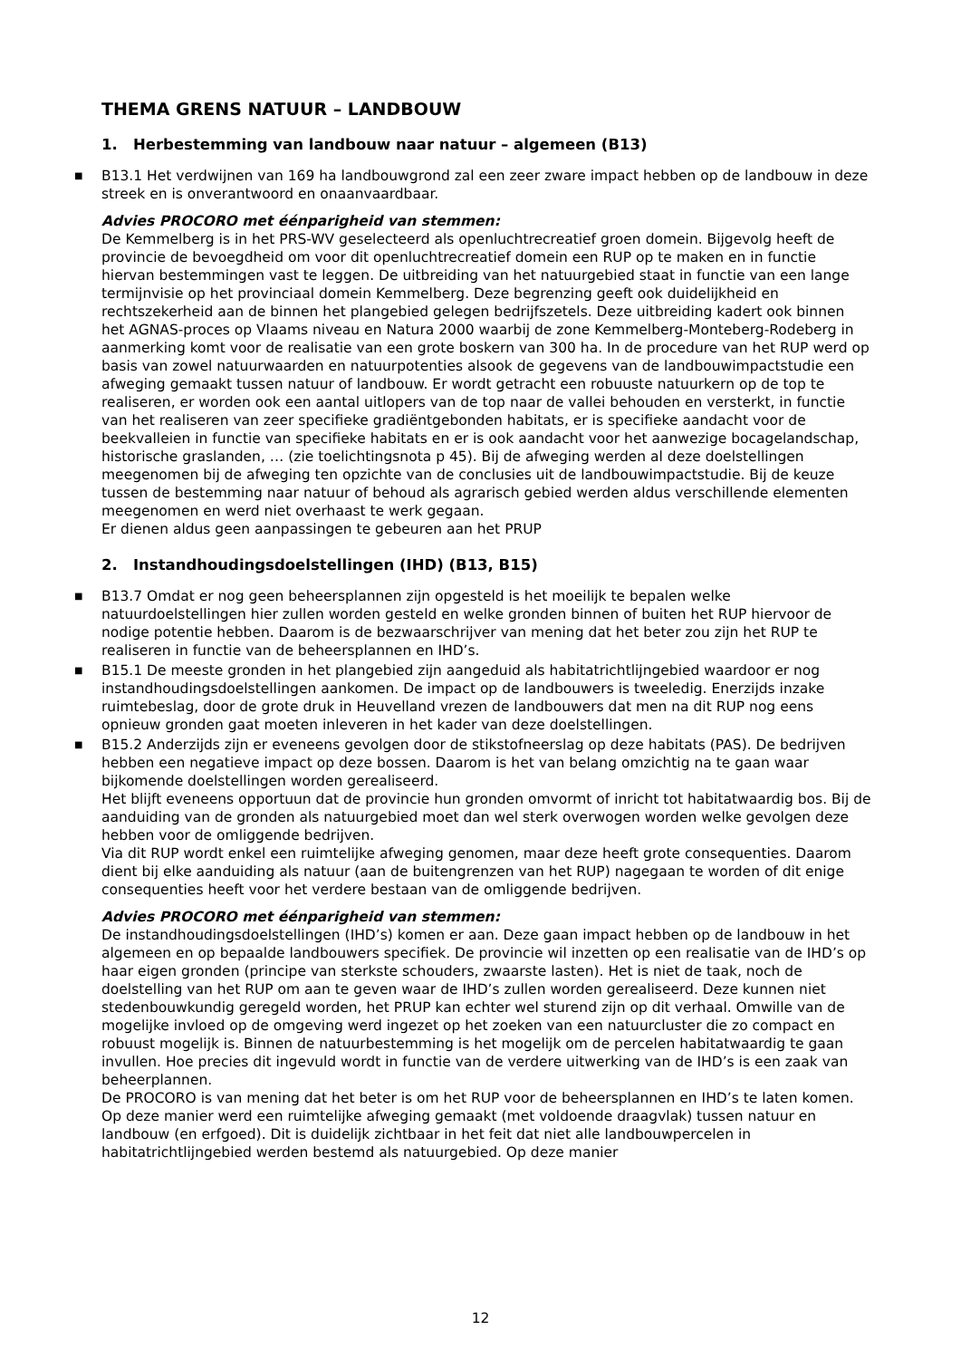THEMA GRENS NATUUR – LANDBOUW
1. Herbestemming van landbouw naar natuur – algemeen (B13)
■ B13.1 Het verdwijnen van 169 ha landbouwgrond zal een zeer zware impact hebben op de landbouw in deze streek en is onverantwoord en onaanvaardbaar.
Advies PROCORO met éénparigheid van stemmen:
De Kemmelberg is in het PRS-WV geselecteerd als openluchtrecreatief groen domein. Bijgevolg heeft de provincie de bevoegdheid om voor dit openluchtrecreatief domein een RUP op te maken en in functie hiervan bestemmingen vast te leggen. De uitbreiding van het natuurgebied staat in functie van een lange termijnvisie op het provinciaal domein Kemmelberg. Deze begrenzing geeft ook duidelijkheid en rechtszekerheid aan de binnen het plangebied gelegen bedrijfszetels. Deze uitbreiding kadert ook binnen het AGNAS-proces op Vlaams niveau en Natura 2000 waarbij de zone Kemmelberg-Monteberg-Rodeberg in aanmerking komt voor de realisatie van een grote boskern van 300 ha. In de procedure van het RUP werd op basis van zowel natuurwaarden en natuurpotenties alsook de gegevens van de landbouwimpactstudie een afweging gemaakt tussen natuur of landbouw. Er wordt getracht een robuuste natuurkern op de top te realiseren, er worden ook een aantal uitlopers van de top naar de vallei behouden en versterkt, in functie van het realiseren van zeer specifieke gradiëntgebonden habitats, er is specifieke aandacht voor de beekvalleien in functie van specifieke habitats en er is ook aandacht voor het aanwezige bocagelandschap, historische graslanden, … (zie toelichtingsnota p 45). Bij de afweging werden al deze doelstellingen meegenomen bij de afweging ten opzichte van de conclusies uit de landbouwimpactstudie. Bij de keuze tussen de bestemming naar natuur of behoud als agrarisch gebied werden aldus verschillende elementen meegenomen en werd niet overhaast te werk gegaan.
Er dienen aldus geen aanpassingen te gebeuren aan het PRUP
2. Instandhoudingsdoelstellingen (IHD) (B13, B15)
■ B13.7 Omdat er nog geen beheersplannen zijn opgesteld is het moeilijk te bepalen welke natuurdoelstellingen hier zullen worden gesteld en welke gronden binnen of buiten het RUP hiervoor de nodige potentie hebben. Daarom is de bezwaarschrijver van mening dat het beter zou zijn het RUP te realiseren in functie van de beheersplannen en IHD’s.
■ B15.1 De meeste gronden in het plangebied zijn aangeduid als habitatrichtlijngebied waardoor er nog instandhoudingsdoelstellingen aankomen. De impact op de landbouwers is tweeledig. Enerzijds inzake ruimtebeslag, door de grote druk in Heuvelland vrezen de landbouwers dat men na dit RUP nog eens opnieuw gronden gaat moeten inleveren in het kader van deze doelstellingen.
■ B15.2 Anderzijds zijn er eveneens gevolgen door de stikstofneerslag op deze habitats (PAS). De bedrijven hebben een negatieve impact op deze bossen. Daarom is het van belang omzichtig na te gaan waar bijkomende doelstellingen worden gerealiseerd.
Het blijft eveneens opportuun dat de provincie hun gronden omvormt of inricht tot habitatwaardig bos. Bij de aanduiding van de gronden als natuurgebied moet dan wel sterk overwogen worden welke gevolgen deze hebben voor de omliggende bedrijven.
Via dit RUP wordt enkel een ruimtelijke afweging genomen, maar deze heeft grote consequenties. Daarom dient bij elke aanduiding als natuur (aan de buitengrenzen van het RUP) nagegaan te worden of dit enige consequenties heeft voor het verdere bestaan van de omliggende bedrijven.
Advies PROCORO met éénparigheid van stemmen:
De instandhoudingsdoelstellingen (IHD’s) komen er aan. Deze gaan impact hebben op de landbouw in het algemeen en op bepaalde landbouwers specifiek. De provincie wil inzetten op een realisatie van de IHD’s op haar eigen gronden (principe van sterkste schouders, zwaarste lasten). Het is niet de taak, noch de doelstelling van het RUP om aan te geven waar de IHD’s zullen worden gerealiseerd. Deze kunnen niet stedenbouwkundig geregeld worden, het PRUP kan echter wel sturend zijn op dit verhaal. Omwille van de mogelijke invloed op de omgeving werd ingezet op het zoeken van een natuurcluster die zo compact en robuust mogelijk is. Binnen de natuurbestemming is het mogelijk om de percelen habitatwaardig te gaan invullen. Hoe precies dit ingevuld wordt in functie van de verdere uitwerking van de IHD’s is een zaak van beheerplannen.
De PROCORO is van mening dat het beter is om het RUP voor de beheersplannen en IHD’s te laten komen. Op deze manier werd een ruimtelijke afweging gemaakt (met voldoende draagvlak) tussen natuur en landbouw (en erfgoed). Dit is duidelijk zichtbaar in het feit dat niet alle landbouwpercelen in habitatrichtlijngebied werden bestemd als natuurgebied. Op deze manier
12